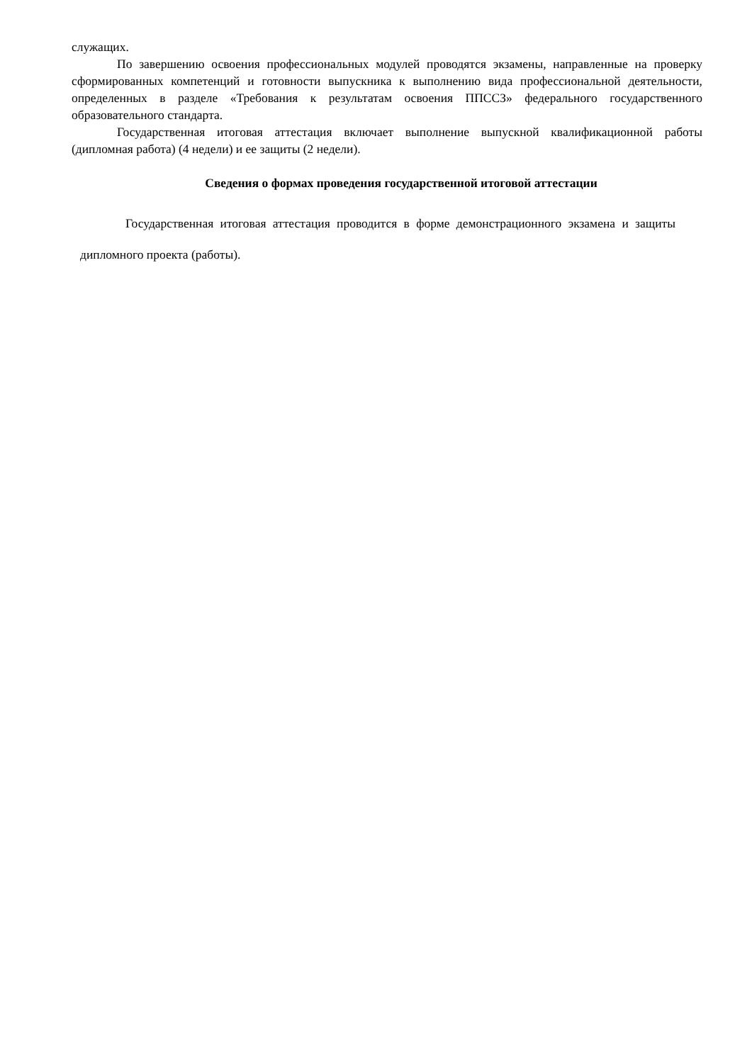служащих.
По завершению освоения профессиональных модулей проводятся экзамены, направленные на проверку сформированных компетенций и готовности выпускника к выполнению вида профессиональной деятельности, определенных в разделе «Требования к результатам освоения ППССЗ» федерального государственного образовательного стандарта.
Государственная итоговая аттестация включает выполнение выпускной квалификационной работы (дипломная работа) (4 недели) и ее защиты (2 недели).
Сведения о формах проведения государственной итоговой аттестации
Государственная итоговая аттестация проводится в форме демонстрационного экзамена и защиты дипломного проекта (работы).